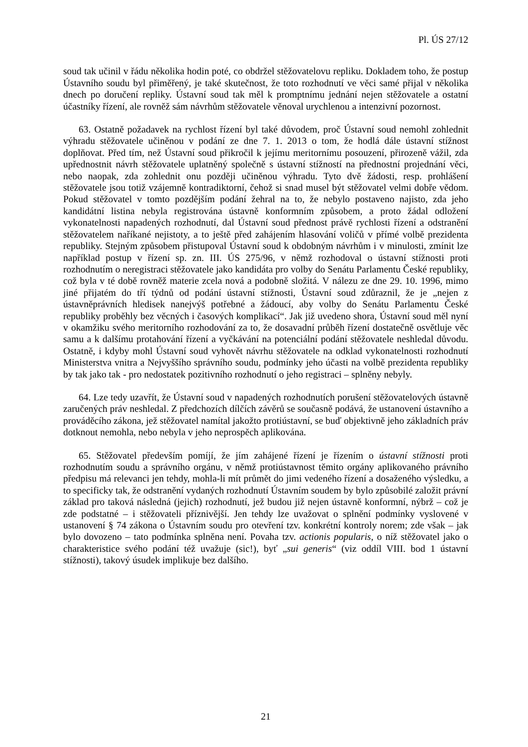Pl. ÚS 27/12
soud tak učinil v řádu několika hodin poté, co obdržel stěžovatelovu repliku. Dokladem toho, že postup Ústavního soudu byl přiměřený, je také skutečnost, že toto rozhodnutí ve věci samé přijal v několika dnech po doručení repliky. Ústavní soud tak měl k promptnímu jednání nejen stěžovatele a ostatní účastníky řízení, ale rovněž sám návrhům stěžovatele věnoval urychlenou a intenzivní pozornost.
63. Ostatně požadavek na rychlost řízení byl také důvodem, proč Ústavní soud nemohl zohlednit výhradu stěžovatele učiněnou v podání ze dne 7. 1. 2013 o tom, že hodlá dále ústavní stížnost doplňovat. Před tím, než Ústavní soud přikročil k jejímu meritornímu posouzení, přirozeně vážil, zda upřednostnit návrh stěžovatele uplatněný společně s ústavní stížností na přednostní projednání věci, nebo naopak, zda zohlednit onu později učiněnou výhradu. Tyto dvě žádosti, resp. prohlášení stěžovatele jsou totiž vzájemně kontradiktorní, čehož si snad musel být stěžovatel velmi dobře vědom. Pokud stěžovatel v tomto pozdějším podání žehral na to, že nebylo postaveno najisto, zda jeho kandidátní listina nebyla registrována ústavně konformním způsobem, a proto žádal odložení vykonatelnosti napadených rozhodnutí, dal Ústavní soud přednost právě rychlosti řízení a odstranění stěžovatelem naříkané nejistoty, a to ještě před zahájením hlasování voličů v přímé volbě prezidenta republiky. Stejným způsobem přistupoval Ústavní soud k obdobným návrhům i v minulosti, zmínit lze například postup v řízení sp. zn. III. ÚS 275/96, v němž rozhodoval o ústavní stížnosti proti rozhodnutím o neregistraci stěžovatele jako kandidáta pro volby do Senátu Parlamentu České republiky, což byla v té době rovněž materie zcela nová a podobně složitá. V nálezu ze dne 29. 10. 1996, mimo jiné přijatém do tří týdnů od podání ústavní stížnosti, Ústavní soud zdůraznil, že je „nejen z ústavněprávních hledisek nanejvýš potřebné a žádoucí, aby volby do Senátu Parlamentu České republiky proběhly bez věcných i časových komplikací“. Jak již uvedeno shora, Ústavní soud měl nyní v okamžiku svého meritorního rozhodování za to, že dosavadní průběh řízení dostatečně osvětluje věc samu a k dalšímu protahování řízení a vyčkávání na potenciální podání stěžovatele neshledal důvodu. Ostatně, i kdyby mohl Ústavní soud vyhovět návrhu stěžovatele na odklad vykonatelnosti rozhodnutí Ministerstva vnitra a Nejvyššího správního soudu, podmínky jeho účasti na volbě prezidenta republiky by tak jako tak - pro nedostatek pozitivního rozhodnutí o jeho registraci – splněny nebyly.
64. Lze tedy uzavřít, že Ústavní soud v napadených rozhodnutích porušení stěžovatelových ústavně zaručených práv neshledal. Z předchozích dílčích závěrů se současně podává, že ustanovení ústavního a prováděcího zákona, jež stěžovatel namítal jakožto protiústavní, se buď objektivně jeho základních práv dotknout nemohla, nebo nebyla v jeho neprospěch aplikována.
65. Stěžovatel především pomíjí, že jím zahájené řízení je řízením o ústavní stížnosti proti rozhodnutím soudu a správního orgánu, v němž protiústavnost těmito orgány aplikovaného právního předpisu má relevanci jen tehdy, mohla-li mít průmět do jimi vedeného řízení a dosaženého výsledku, a to specificky tak, že odstranění vydaných rozhodnutí Ústavním soudem by bylo způsobilé založit právní základ pro taková následná (jejich) rozhodnutí, jež budou již nejen ústavně konformní, nýbrž – což je zde podstatné – i stěžovateli příznivější. Jen tehdy lze uvažovat o splnění podmínky vyslovené v ustanovení § 74 zákona o Ústavním soudu pro otevření tzv. konkrétní kontroly norem; zde však – jak bylo dovozeno – tato podmínka splněna není. Povaha tzv. actionis popularis, o níž stěžovatel jako o charakteristice svého podání též uvažuje (sic!), byť „sui generis“ (viz oddíl VIII. bod 1 ústavní stížnosti), takový úsudek implikuje bez dalšího.
21